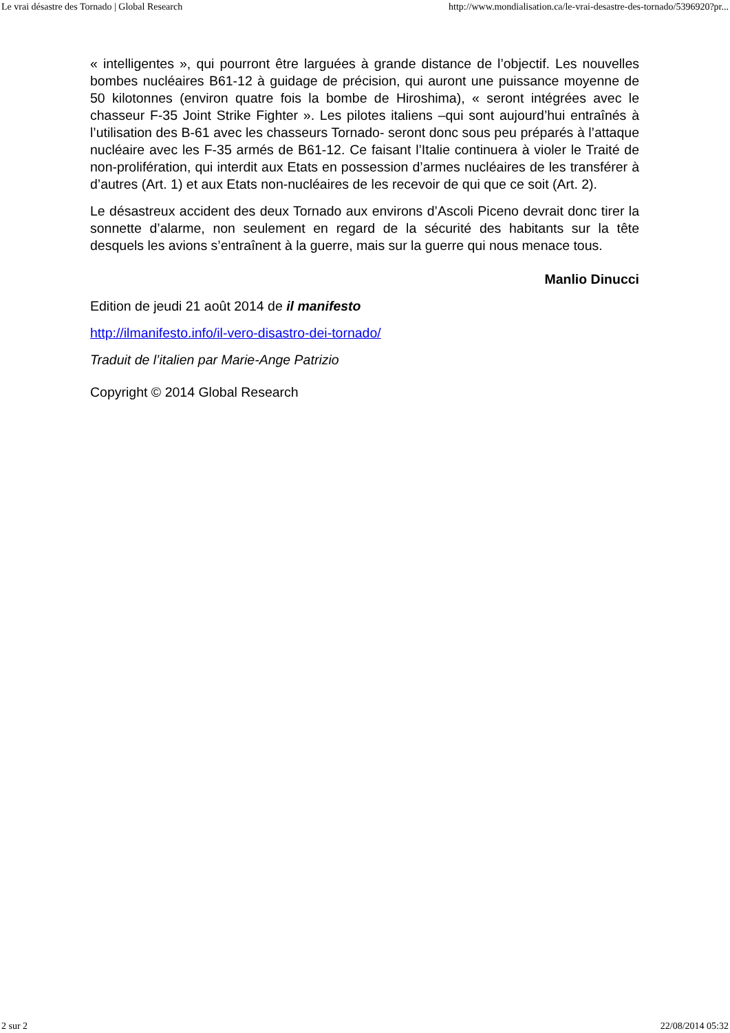Le vrai désastre des Tornado | Global Research http://www.mondialisation.ca/le-vrai-desastre-des-tornado/5396920?pr...
« intelligentes », qui pourront être larguées à grande distance de l’objectif. Les nouvelles bombes nucléaires B61-12 à guidage de précision, qui auront une puissance moyenne de 50 kilotonnes (environ quatre fois la bombe de Hiroshima), « seront intégrées avec le chasseur F-35 Joint Strike Fighter ». Les pilotes italiens –qui sont aujourd’hui entraînés à l’utilisation des B-61 avec les chasseurs Tornado- seront donc sous peu préparés à l’attaque nucléaire avec les F-35 armés de B61-12. Ce faisant l’Italie continuera à violer le Traité de non-prolifération, qui interdit aux Etats en possession d’armes nucléaires de les transférer à d’autres (Art. 1) et aux Etats non-nucléaires de les recevoir de qui que ce soit (Art. 2).
Le désastreux accident des deux Tornado aux environs d’Ascoli Piceno devrait donc tirer la sonnette d’alarme, non seulement en regard de la sécurité des habitants sur la tête desquels les avions s’entraînent à la guerre, mais sur la guerre qui nous menace tous.
Manlio Dinucci
Edition de jeudi 21 août 2014 de il manifesto
http://ilmanifesto.info/il-vero-disastro-dei-tornado/
Traduit de l’italien par Marie-Ange Patrizio
Copyright © 2014 Global Research
2 sur 2 22/08/2014 05:32